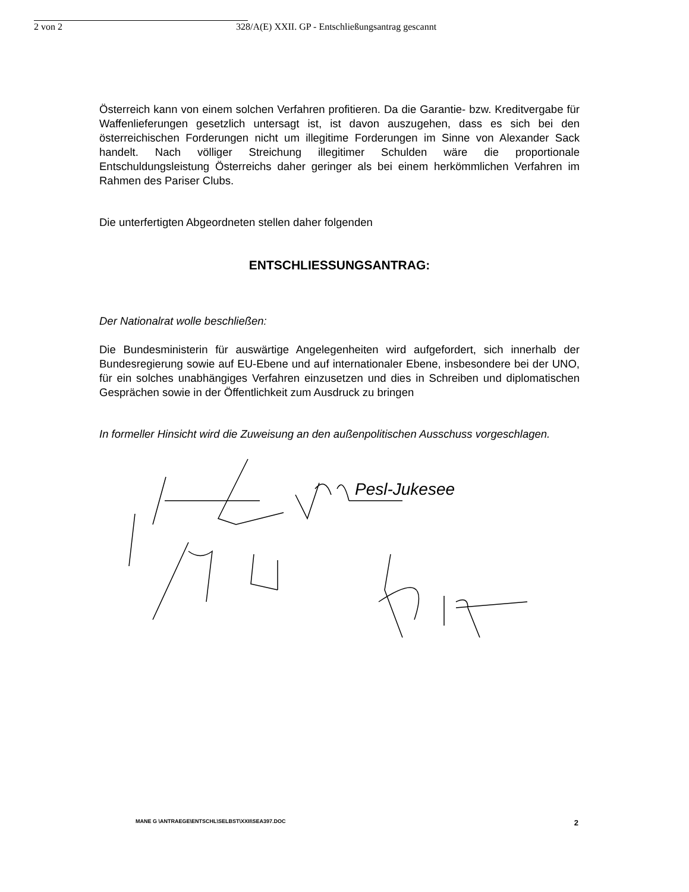2 von 2 328/A(E) XXII. GP - Entschließungsantrag gescannt
Österreich kann von einem solchen Verfahren profitieren. Da die Garantie- bzw. Kreditvergabe für Waffenlieferungen gesetzlich untersagt ist, ist davon auszugehen, dass es sich bei den österreichischen Forderungen nicht um illegitime Forderungen im Sinne von Alexander Sack handelt. Nach völliger Streichung illegitimer Schulden wäre die proportionale Entschuldungsleistung Österreichs daher geringer als bei einem herkömmlichen Verfahren im Rahmen des Pariser Clubs.
Die unterfertigten Abgeordneten stellen daher folgenden
ENTSCHLIESSUNGSANTRAG:
Der Nationalrat wolle beschließen:
Die Bundesministerin für auswärtige Angelegenheiten wird aufgefordert, sich innerhalb der Bundesregierung sowie auf EU-Ebene und auf internationaler Ebene, insbesondere bei der UNO, für ein solches unabhängiges Verfahren einzusetzen und dies in Schreiben und diplomatischen Gesprächen sowie in der Öffentlichkeit zum Ausdruck zu bringen
In formeller Hinsicht wird die Zuweisung an den außenpolitischen Ausschuss vorgeschlagen.
Pesl-Jukesee
MANE G \ANTRAEGE\ENTSCHL\SELBST\XXII\SEA397.DOC 2